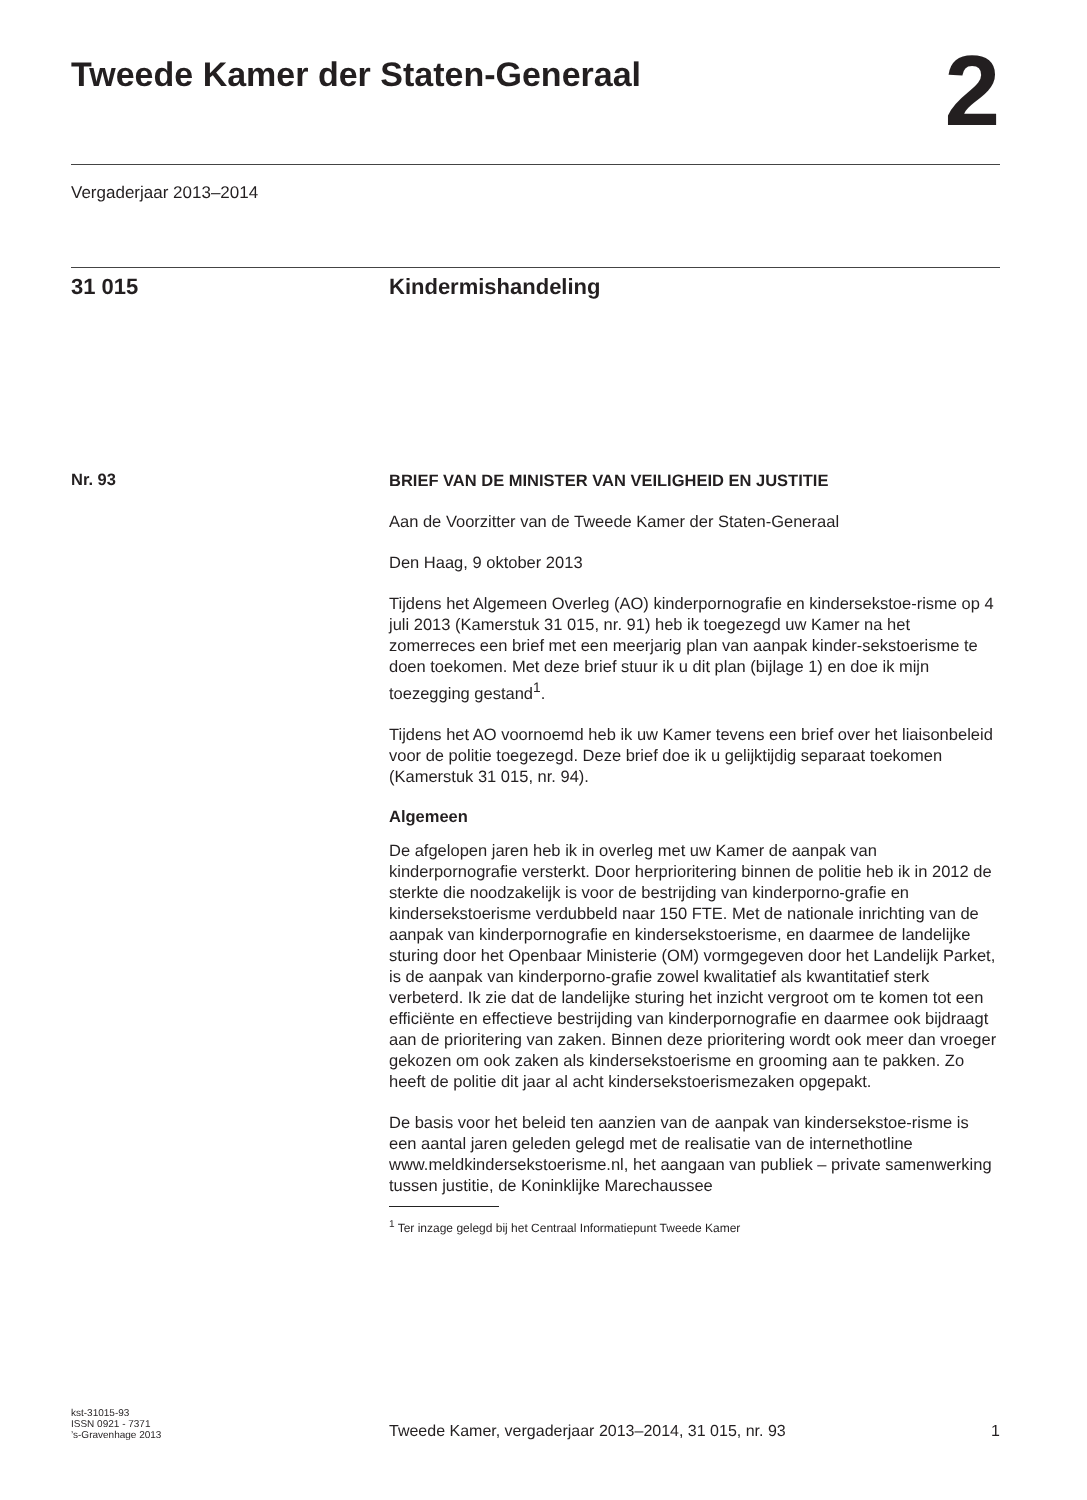Tweede Kamer der Staten-Generaal
2
Vergaderjaar 2013–2014
31 015 Kindermishandeling
Nr. 93
BRIEF VAN DE MINISTER VAN VEILIGHEID EN JUSTITIE
Aan de Voorzitter van de Tweede Kamer der Staten-Generaal
Den Haag, 9 oktober 2013
Tijdens het Algemeen Overleg (AO) kinderpornografie en kindersekstoe-risme op 4 juli 2013 (Kamerstuk 31 015, nr. 91) heb ik toegezegd uw Kamer na het zomerreces een brief met een meerjarig plan van aanpak kinder-sekstoerisme te doen toekomen. Met deze brief stuur ik u dit plan (bijlage 1) en doe ik mijn toezegging gestand<sup>1</sup>.
Tijdens het AO voornoemd heb ik uw Kamer tevens een brief over het liaisonbeleid voor de politie toegezegd. Deze brief doe ik u gelijktijdig separaat toekomen (Kamerstuk 31 015, nr. 94).
Algemeen
De afgelopen jaren heb ik in overleg met uw Kamer de aanpak van kinderpornografie versterkt. Door herprioritering binnen de politie heb ik in 2012 de sterkte die noodzakelijk is voor de bestrijding van kinderporno-grafie en kindersekstoerisme verdubbeld naar 150 FTE. Met de nationale inrichting van de aanpak van kinderpornografie en kindersekstoerisme, en daarmee de landelijke sturing door het Openbaar Ministerie (OM) vormgegeven door het Landelijk Parket, is de aanpak van kinderporno-grafie zowel kwalitatief als kwantitatief sterk verbeterd. Ik zie dat de landelijke sturing het inzicht vergroot om te komen tot een efficiënte en effectieve bestrijding van kinderpornografie en daarmee ook bijdraagt aan de prioritering van zaken. Binnen deze prioritering wordt ook meer dan vroeger gekozen om ook zaken als kindersekstoerisme en grooming aan te pakken. Zo heeft de politie dit jaar al acht kindersekstoerismezaken opgepakt.
De basis voor het beleid ten aanzien van de aanpak van kindersekstoe-risme is een aantal jaren geleden gelegd met de realisatie van de internethotline www.meldkindersekstoerisme.nl, het aangaan van publiek – private samenwerking tussen justitie, de Koninklijke Marechaussee
<sup>1</sup> Ter inzage gelegd bij het Centraal Informatiepunt Tweede Kamer
kst-31015-93
ISSN 0921 - 7371
’s-Gravenhage 2013
Tweede Kamer, vergaderjaar 2013–2014, 31 015, nr. 93
1